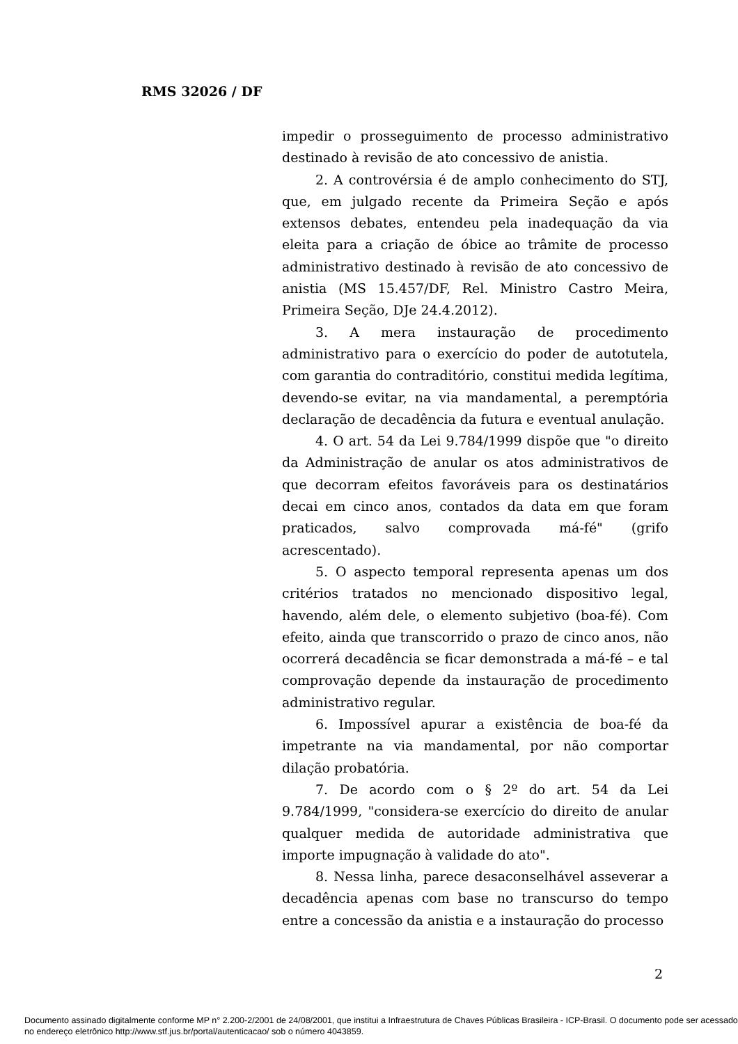RMS 32026 / DF
impedir o prosseguimento de processo administrativo destinado à revisão de ato concessivo de anistia.
2. A controvérsia é de amplo conhecimento do STJ, que, em julgado recente da Primeira Seção e após extensos debates, entendeu pela inadequação da via eleita para a criação de óbice ao trâmite de processo administrativo destinado à revisão de ato concessivo de anistia (MS 15.457/DF, Rel. Ministro Castro Meira, Primeira Seção, DJe 24.4.2012).
3. A mera instauração de procedimento administrativo para o exercício do poder de autotutela, com garantia do contraditório, constitui medida legítima, devendo-se evitar, na via mandamental, a peremptória declaração de decadência da futura e eventual anulação.
4. O art. 54 da Lei 9.784/1999 dispõe que "o direito da Administração de anular os atos administrativos de que decorram efeitos favoráveis para os destinatários decai em cinco anos, contados da data em que foram praticados, salvo comprovada má-fé" (grifo acrescentado).
5. O aspecto temporal representa apenas um dos critérios tratados no mencionado dispositivo legal, havendo, além dele, o elemento subjetivo (boa-fé). Com efeito, ainda que transcorrido o prazo de cinco anos, não ocorrerá decadência se ficar demonstrada a má-fé – e tal comprovação depende da instauração de procedimento administrativo regular.
6. Impossível apurar a existência de boa-fé da impetrante na via mandamental, por não comportar dilação probatória.
7. De acordo com o § 2º do art. 54 da Lei 9.784/1999, "considera-se exercício do direito de anular qualquer medida de autoridade administrativa que importe impugnação à validade do ato".
8. Nessa linha, parece desaconselhável asseverar a decadência apenas com base no transcurso do tempo entre a concessão da anistia e a instauração do processo
2
Documento assinado digitalmente conforme MP n° 2.200-2/2001 de 24/08/2001, que institui a Infraestrutura de Chaves Públicas Brasileira - ICP-Brasil. O documento pode ser acessado no endereço eletrônico http://www.stf.jus.br/portal/autenticacao/ sob o número 4043859.